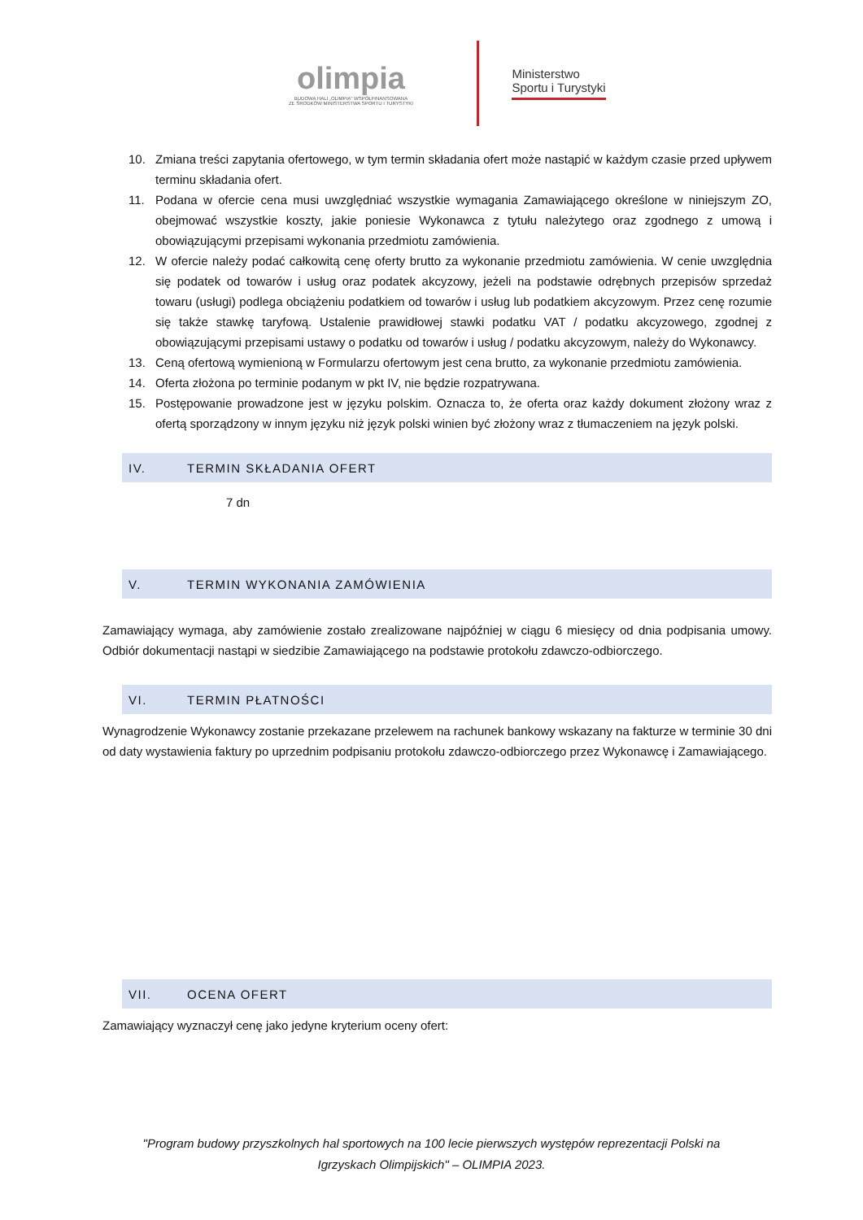olimpia
BUDOWA HALI „OLIMPIA" WSPÓŁFINANSOWANA
ZE ŚRODKÓW MINISTERSTWA SPORTU I TURYSTYKI
Ministerstwo
Sportu i Turystyki
10. Zmiana treści zapytania ofertowego, w tym termin składania ofert może nastąpić w każdym czasie przed upływem terminu składania ofert.
11. Podana w ofercie cena musi uwzględniać wszystkie wymagania Zamawiającego określone w niniejszym ZO, obejmować wszystkie koszty, jakie poniesie Wykonawca z tytułu należytego oraz zgodnego z umową i obowiązującymi przepisami wykonania przedmiotu zamówienia.
12. W ofercie należy podać całkowitą cenę oferty brutto za wykonanie przedmiotu zamówienia. W cenie uwzględnia się podatek od towarów i usług oraz podatek akcyzowy, jeżeli na podstawie odrębnych przepisów sprzedaż towaru (usługi) podlega obciążeniu podatkiem od towarów i usług lub podatkiem akcyzowym. Przez cenę rozumie się także stawkę taryfową. Ustalenie prawidłowej stawki podatku VAT / podatku akcyzowego, zgodnej z obowiązującymi przepisami ustawy o podatku od towarów i usług / podatku akcyzowym, należy do Wykonawcy.
13. Ceną ofertową wymienioną w Formularzu ofertowym jest cena brutto, za wykonanie przedmiotu zamówienia.
14. Oferta złożona po terminie podanym w pkt IV, nie będzie rozpatrywana.
15. Postępowanie prowadzone jest w języku polskim. Oznacza to, że oferta oraz każdy dokument złożony wraz z ofertą sporządzony w innym języku niż język polski winien być złożony wraz z tłumaczeniem na język polski.
IV. TERMIN SKŁADANIA OFERT
7 dn
V. TERMIN WYKONANIA ZAMÓWIENIA
Zamawiający wymaga, aby zamówienie zostało zrealizowane najpóźniej w ciągu 6 miesięcy od dnia podpisania umowy. Odbiór dokumentacji nastąpi w siedzibie Zamawiającego na podstawie protokołu zdawczo-odbiorczego.
VI. TERMIN PŁATNOŚCI
Wynagrodzenie Wykonawcy zostanie przekazane przelewem na rachunek bankowy wskazany na fakturze w terminie 30 dni od daty wystawienia faktury po uprzednim podpisaniu protokołu zdawczo-odbiorczego przez Wykonawcę i Zamawiającego.
VII. OCENA OFERT
Zamawiający wyznaczył cenę jako jedyne kryterium oceny ofert:
"Program budowy przyszkolnych hal sportowych na 100 lecie pierwszych występów reprezentacji Polski na
Igrzyskach Olimpijskich" – OLIMPIA 2023.